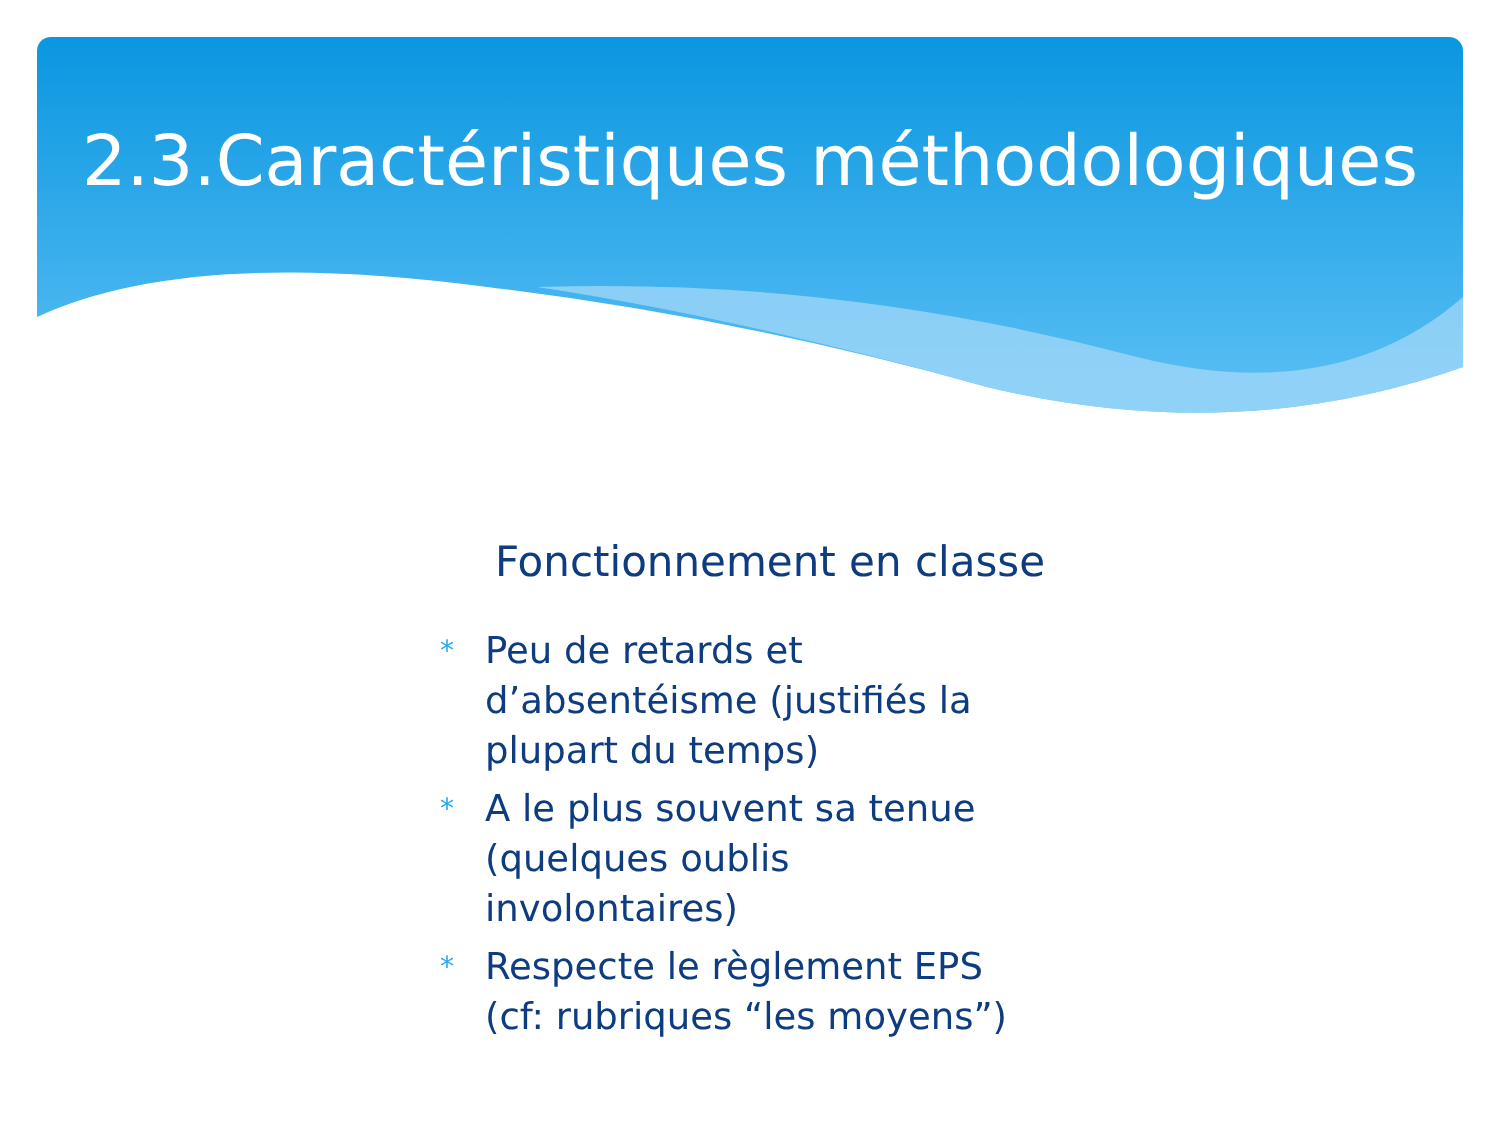2.3.Caractéristiques méthodologiques
Fonctionnement en classe
* Peu de retards et d’absentéisme (justifiés la plupart du temps)
* A le plus souvent sa tenue (quelques oublis involontaires)
* Respecte le règlement EPS (cf: rubriques “les moyens”)